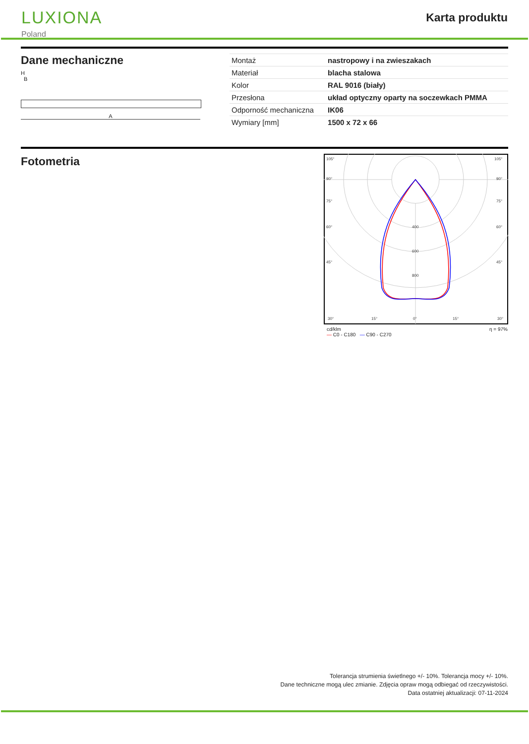LUXIONA
Poland
Karta produktu
Dane mechaniczne
H
B
A
| Montaż | nastropowy i na zwieszakach |
| Materiał | blacha stalowa |
| Kolor | RAL 9016 (biały) |
| Przesłona | układ optyczny oparty na soczewkach PMMA |
| Odporność mechaniczna | IK06 |
| Wymiary [mm] | 1500 x 72 x 66 |
Fotometria
105°
105°
90°
90°
75°
75°
60°
60°
45°
45°
400
600
800
30°
15°
0°
15°
30°
cd/klm
— C0 - C180 — C90 - C270 η = 97%
Tolerancja strumienia świetlnego +/- 10%. Tolerancja mocy +/- 10%.
Dane techniczne mogą ulec zmianie. Zdjęcia opraw mogą odbiegać od rzeczywistości.
Data ostatniej aktualizacji: 07-11-2024